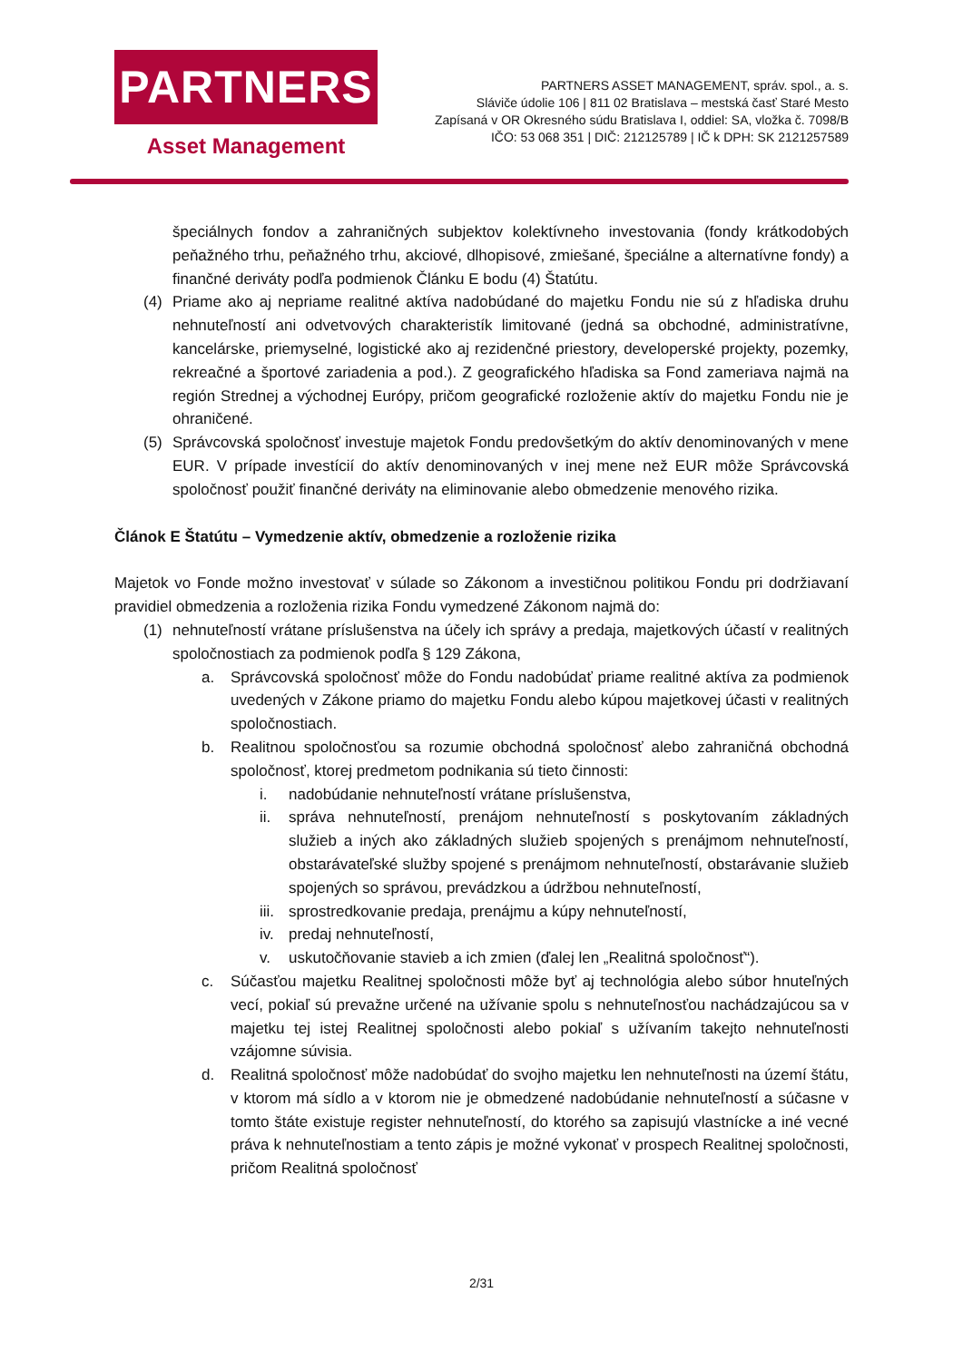PARTNERS
Asset Management
PARTNERS ASSET MANAGEMENT, správ. spol., a. s.
Sláviče údolie 106 | 811 02 Bratislava – mestská časť Staré Mesto
Zapísaná v OR Okresného súdu Bratislava I, oddiel: SA, vložka č. 7098/B
IČO: 53 068 351 | DIČ: 212125789 | IČ k DPH: SK 2121257589
špeciálnych fondov a zahraničných subjektov kolektívneho investovania (fondy krátkodobých peňažného trhu, peňažného trhu, akciové, dlhopisové, zmiešané, špeciálne a alternatívne fondy) a finančné deriváty podľa podmienok Článku E bodu (4) Štatútu.
(4) Priame ako aj nepriame realitné aktíva nadobúdané do majetku Fondu nie sú z hľadiska druhu nehnuteľností ani odvetvových charakteristík limitované (jedná sa obchodné, administratívne, kancelárske, priemyselné, logistické ako aj rezidenčné priestory, developerské projekty, pozemky, rekreačné a športové zariadenia a pod.). Z geografického hľadiska sa Fond zameriava najmä na región Strednej a východnej Európy, pričom geografické rozloženie aktív do majetku Fondu nie je ohraničené.
(5) Správcovská spoločnosť investuje majetok Fondu predovšetkým do aktív denominovaných v mene EUR. V prípade investícií do aktív denominovaných v inej mene než EUR môže Správcovská spoločnosť použiť finančné deriváty na eliminovanie alebo obmedzenie menového rizika.
Článok E Štatútu – Vymedzenie aktív, obmedzenie a rozloženie rizika
Majetok vo Fonde možno investovať v súlade so Zákonom a investičnou politikou Fondu pri dodržiavaní pravidiel obmedzenia a rozloženia rizika Fondu vymedzené Zákonom najmä do:
(1) nehnuteľností vrátane príslušenstva na účely ich správy a predaja, majetkových účastí v realitných spoločnostiach za podmienok podľa § 129 Zákona,
a. Správcovská spoločnosť môže do Fondu nadobúdať priame realitné aktíva za podmienok uvedených v Zákone priamo do majetku Fondu alebo kúpou majetkovej účasti v realitných spoločnostiach.
b. Realitnou spoločnosťou sa rozumie obchodná spoločnosť alebo zahraničná obchodná spoločnosť, ktorej predmetom podnikania sú tieto činnosti:
i. nadobúdanie nehnuteľností vrátane príslušenstva,
ii. správa nehnuteľností, prenájom nehnuteľností s poskytovaním základných služieb a iných ako základných služieb spojených s prenájmom nehnuteľností, obstarávateľské služby spojené s prenájmom nehnuteľností, obstarávanie služieb spojených so správou, prevádzkou a údržbou nehnuteľností,
iii.
sprostredkovanie predaja, prenájmu a kúpy nehnuteľností,
iv. predaj nehnuteľností,
v. uskutočňovanie stavieb a ich zmien (ďalej len „Realitná spoločnosť“).
c. Súčasťou majetku Realitnej spoločnosti môže byť aj technológia alebo súbor hnuteľných vecí, pokiaľ sú prevažne určené na užívanie spolu s nehnuteľnosťou nachádzajúcou sa v majetku tej istej Realitnej spoločnosti alebo pokiaľ s užívaním takejto nehnuteľnosti vzájomne súvisia.
d. Realitná spoločnosť môže nadobúdať do svojho majetku len nehnuteľnosti na území štátu, v ktorom má sídlo a v ktorom nie je obmedzené nadobúdanie nehnuteľností a súčasne v tomto štáte existuje register nehnuteľností, do ktorého sa zapisujú vlastnícke a iné vecné práva k nehnuteľnostiam a tento zápis je možné vykonať v prospech Realitnej spoločnosti, pričom Realitná spoločnosť
2/31